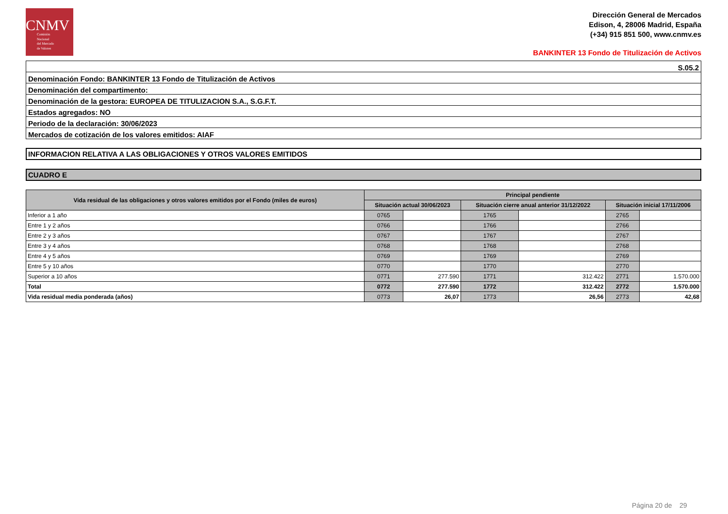CNMV
Comisión
Nacional
del Mercado
de Valores
Dirección General de Mercados
Edison, 4, 28006 Madrid, España
(+34) 915 851 500, www.cnmv.es
BANKINTER 13 Fondo de Titulización de Activos
| S.05.2 |
| Denominación Fondo: BANKINTER 13 Fondo de Titulización de Activos |
| Denominación del compartimento: |
| Denominación de la gestora: EUROPEA DE TITULIZACION S.A., S.G.F.T. |
| Estados agregados: NO |
| Periodo de la declaración: 30/06/2023 |
| Mercados de cotización de los valores emitidos: AIAF |
INFORMACION RELATIVA A LAS OBLIGACIONES Y OTROS VALORES EMITIDOS
CUADRO E
| Vida residual de las obligaciones y otros valores emitidos por el Fondo (miles de euros) | Principal pendiente | | | | | |
| --- | --- | --- | --- | --- | --- | --- |
| | Situación actual 30/06/2023 | | Situación cierre anual anterior 31/12/2022 | | Situación inicial 17/11/2006 | |
| Inferior a 1 año | 0765 | | 1765 | | 2765 | |
| Entre 1 y 2 años | 0766 | | 1766 | | 2766 | |
| Entre 2 y 3 años | 0767 | | 1767 | | 2767 | |
| Entre 3 y 4 años | 0768 | | 1768 | | 2768 | |
| Entre 4 y 5 años | 0769 | | 1769 | | 2769 | |
| Entre 5 y 10 años | 0770 | | 1770 | | 2770 | |
| Superior a 10 años | 0771 | 277.590 | 1771 | 312.422 | 2771 | 1.570.000 |
| Total | 0772 | 277.590 | 1772 | 312.422 | 2772 | 1.570.000 |
| Vida residual media ponderada (años) | 0773 | 26,07 | 1773 | 26,56 | 2773 | 42,68 |
Página 20 de 29